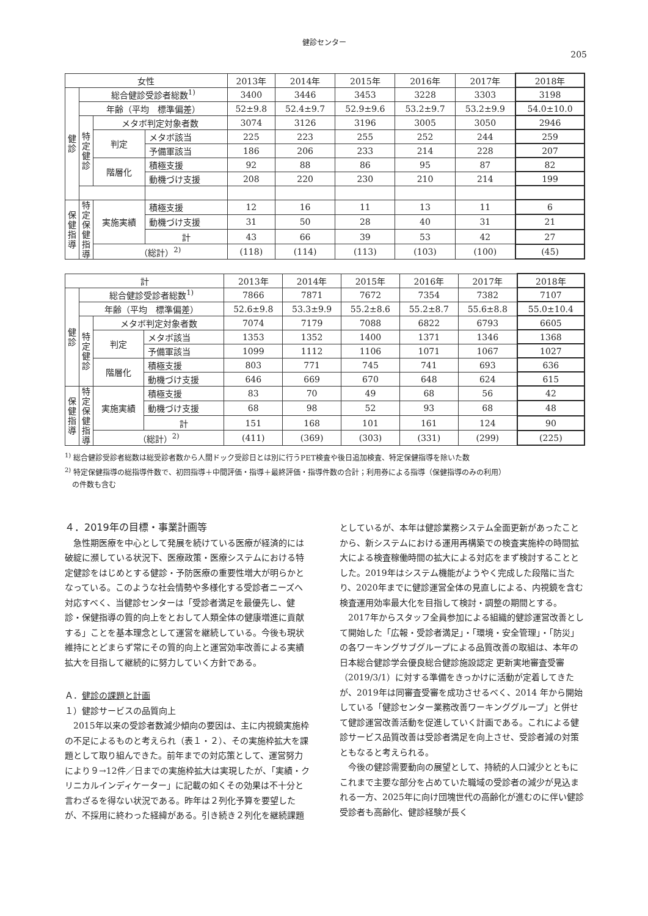健診センター
205
| 女性 | | | | 2013年 | 2014年 | 2015年 | 2016年 | 2017年 | 2018年 |
| --- | --- | --- | --- | --- | --- | --- | --- | --- | --- |
| 健 診 | 総合健診受診者総数<sup>1)</sup> | | | 3400 | 3446 | 3453 | 3228 | 3303 | 3198 |
| | 年齢（平均 標準偏差） | | | 52±9.8 | 52.4±9.7 | 52.9±9.6 | 53.2±9.7 | 53.2±9.9 | 54.0±10.0 |
| | 特 定 健 診 | メタボ判定対象者数 | | 3074 | 3126 | 3196 | 3005 | 3050 | 2946 |
| | | 判定 | メタボ該当 | 225 | 223 | 255 | 252 | 244 | 259 |
| | | | 予備軍該当 | 186 | 206 | 233 | 214 | 228 | 207 |
| | | 階層化 | 積極支援 | 92 | 88 | 86 | 95 | 87 | 82 |
| | | | 動機づけ支援 | 208 | 220 | 230 | 210 | 214 | 199 |
| 保 健 指 導 | 特 定 保 健 指 導 | 実施実績 | 積極支援 | 12 | 16 | 11 | 13 | 11 | 6 |
| | | | 動機づけ支援 | 31 | 50 | 28 | 40 | 31 | 21 |
| | | | 計 | 43 | 66 | 39 | 53 | 42 | 27 |
| | | （総計）<sup>2)</sup> | | (118) | (114) | (113) | (103) | (100) | (45) |
| 計 | | | | 2013年 | 2014年 | 2015年 | 2016年 | 2017年 | 2018年 |
| --- | --- | --- | --- | --- | --- | --- | --- | --- | --- |
| 健 診 | 総合健診受診者総数<sup>1)</sup> | | | 7866 | 7871 | 7672 | 7354 | 7382 | 7107 |
| | 年齢（平均 標準偏差） | | | 52.6±9.8 | 53.3±9.9 | 55.2±8.6 | 55.2±8.7 | 55.6±8.8 | 55.0±10.4 |
| | 特 定 健 診 | メタボ判定対象者数 | | 7074 | 7179 | 7088 | 6822 | 6793 | 6605 |
| | | 判定 | メタボ該当 | 1353 | 1352 | 1400 | 1371 | 1346 | 1368 |
| | | | 予備軍該当 | 1099 | 1112 | 1106 | 1071 | 1067 | 1027 |
| | | 階層化 | 積極支援 | 803 | 771 | 745 | 741 | 693 | 636 |
| | | | 動機づけ支援 | 646 | 669 | 670 | 648 | 624 | 615 |
| 保 健 指 導 | 特 定 保 健 指 導 | 実施実績 | 積極支援 | 83 | 70 | 49 | 68 | 56 | 42 |
| | | | 動機づけ支援 | 68 | 98 | 52 | 93 | 68 | 48 |
| | | | 計 | 151 | 168 | 101 | 161 | 124 | 90 |
| | | （総計）<sup>2)</sup> | | (411) | (369) | (303) | (331) | (299) | (225) |
<sup>1)</sup> 総合健診受診者総数は総受診者数から人間ドック受診日とは別に行うPET検査や後日追加検査、特定保健指導を除いた数
<sup>2)</sup> 特定保健指導の総指導件数で、初回指導＋中間評価・指導＋最終評価・指導件数の合計；利用券による指導（保健指導のみの利用）
　の件数も含む
４．2019年の目標・事業計画等
急性期医療を中心として発展を続けている医療が経済的には破綻に瀕している状況下、医療政策・医療システムにおける特定健診をはじめとする健診・予防医療の重要性増大が明らかとなっている。このような社会情勢や多様化する受診者ニーズへ対応すべく、当健診センターは「受診者満足を最優先し、健診・保健指導の質的向上をとおして人類全体の健康増進に貢献する」ことを基本理念として運営を継続している。今後も現状維持にとどまらず常にその質的向上と運営効率改善による実績拡大を目指して継続的に努力していく方針である。
Ａ．健診の課題と計画
１）健診サービスの品質向上
2015年以来の受診者数減少傾向の要因は、主に内視鏡実施枠の不足によるものと考えられ（表１・２）、その実施枠拡大を課題として取り組んできた。前年までの対応策として、運営努力により９→12件／日までの実施枠拡大は実現したが、「実績・クリニカルインディケーター」に記載の如くその効果は不十分と言わざるを得ない状況である。昨年は２列化予算を要望したが、不採用に終わった経緯がある。引き続き２列化を継続課題
としているが、本年は健診業務システム全面更新があったことから、新システムにおける運用再構築での検査実施枠の時間拡大による検査稼働時間の拡大による対応をまず検討することとした。2019年はシステム機能がようやく完成した段階に当たり、2020年までに健診運営全体の見直しによる、内視鏡を含む検査運用効率最大化を目指して検討・調整の期間とする。
2017年からスタッフ全員参加による組織的健診運営改善として開始した「広報・受診者満足」・「環境・安全管理」・「防災」の各ワーキングサブグループによる品質改善の取組は、本年の日本総合健診学会優良総合健診施設認定 更新実地審査受審（2019/3/1）に対する準備をきっかけに活動が定着してきたが、2019年は同審査受審を成功させるべく、2014 年から開始している「健診センター業務改善ワーキンググループ」と併せて健診運営改善活動を促進していく計画である。これによる健診サービス品質改善は受診者満足を向上させ、受診者減の対策ともなると考えられる。
今後の健診需要動向の展望として、持続的人口減少とともにこれまで主要な部分を占めていた職域の受診者の減少が見込まれる一方、2025年に向け団塊世代の高齢化が進むのに伴い健診受診者も高齢化、健診経験が長く